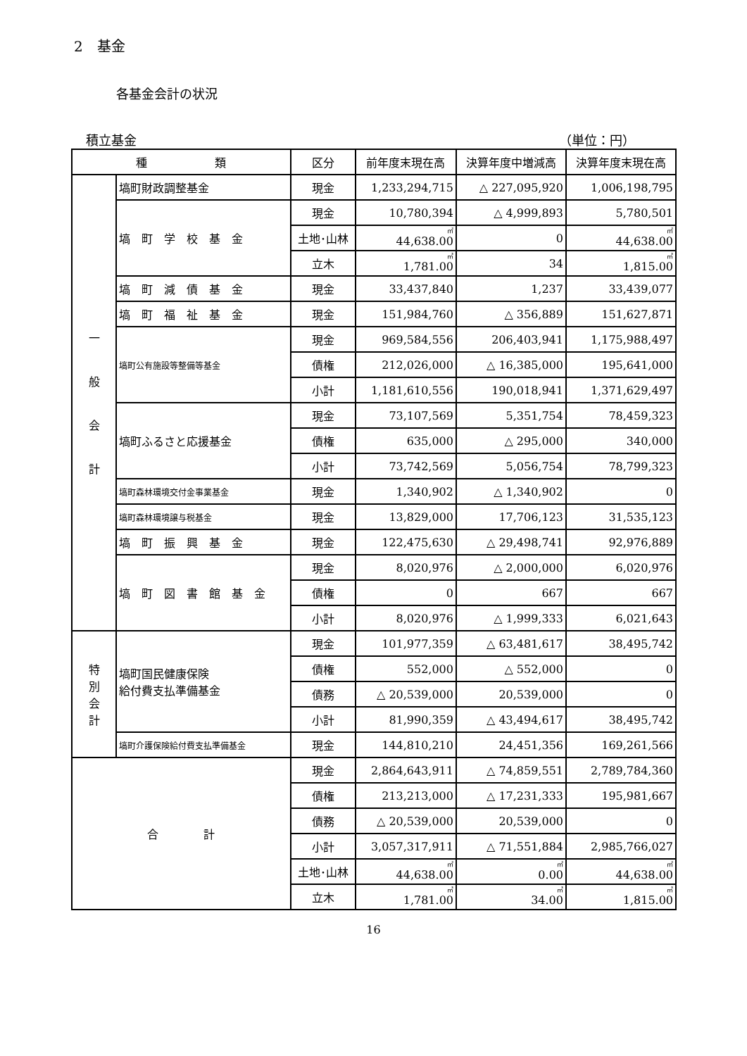2　基金
各基金会計の状況
積立基金 （単位：円）
| 種 類 | | 区分 | 前年度末現在高 | 決算年度中増減高 | 決算年度末現在高 |
| --- | --- | --- | --- | --- | --- |
| 一 般 会 計 | 塙町財政調整基金 | 現金 | 1,233,294,715 | △ 227,095,920 | 1,006,198,795 |
| | 塙 町 学 校 基 金 | 現金 | 10,780,394 | △ 4,999,893 | 5,780,501 |
| | | 土地･山林 | ㎡ 44,638.00 | 0 | ㎡ 44,638.00 |
| | | 立木 | ㎥ 1,781.00 | 34 | ㎥ 1,815.00 |
| | 塙 町 減 債 基 金 | 現金 | 33,437,840 | 1,237 | 33,439,077 |
| | 塙 町 福 祉 基 金 | 現金 | 151,984,760 | △ 356,889 | 151,627,871 |
| | 塙町公有施設等整備等基金 | 現金 | 969,584,556 | 206,403,941 | 1,175,988,497 |
| | | 債権 | 212,026,000 | △ 16,385,000 | 195,641,000 |
| | | 小計 | 1,181,610,556 | 190,018,941 | 1,371,629,497 |
| | 塙町ふるさと応援基金 | 現金 | 73,107,569 | 5,351,754 | 78,459,323 |
| | | 債権 | 635,000 | △ 295,000 | 340,000 |
| | | 小計 | 73,742,569 | 5,056,754 | 78,799,323 |
| | 塙町森林環境交付金事業基金 | 現金 | 1,340,902 | △ 1,340,902 | 0 |
| | 塙町森林環境譲与税基金 | 現金 | 13,829,000 | 17,706,123 | 31,535,123 |
| | 塙 町 振 興 基 金 | 現金 | 122,475,630 | △ 29,498,741 | 92,976,889 |
| | 塙 町 図 書 館 基 金 | 現金 | 8,020,976 | △ 2,000,000 | 6,020,976 |
| | | 債権 | 0 | 667 | 667 |
| | | 小計 | 8,020,976 | △ 1,999,333 | 6,021,643 |
| 特 別 会 計 | 塙町国民健康保険 給付費支払準備基金 | 現金 | 101,977,359 | △ 63,481,617 | 38,495,742 |
| | | 債権 | 552,000 | △ 552,000 | 0 |
| | | 債務 | △ 20,539,000 | 20,539,000 | 0 |
| | | 小計 | 81,990,359 | △ 43,494,617 | 38,495,742 |
| | 塙町介護保険給付費支払準備基金 | 現金 | 144,810,210 | 24,451,356 | 169,261,566 |
| 合 計 | | 現金 | 2,864,643,911 | △ 74,859,551 | 2,789,784,360 |
| | | 債権 | 213,213,000 | △ 17,231,333 | 195,981,667 |
| | | 債務 | △ 20,539,000 | 20,539,000 | 0 |
| | | 小計 | 3,057,317,911 | △ 71,551,884 | 2,985,766,027 |
| | | 土地･山林 | ㎡ 44,638.00 | ㎡ 0.00 | ㎡ 44,638.00 |
| | | 立木 | ㎥ 1,781.00 | ㎥ 34.00 | ㎥ 1,815.00 |
16